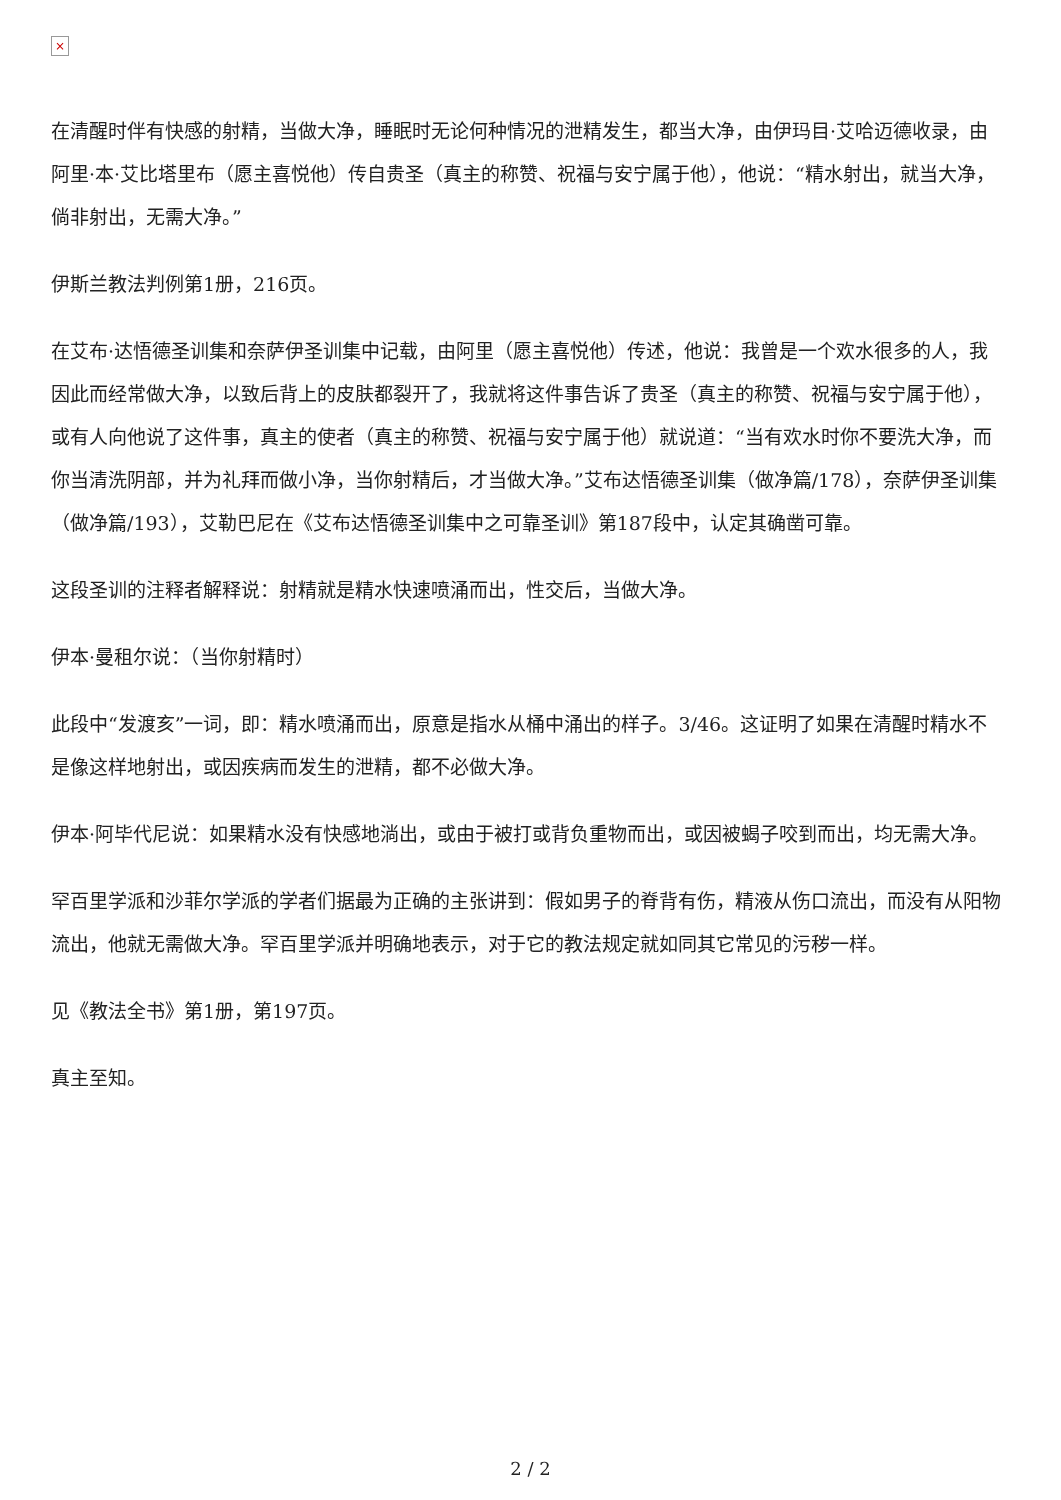×
在清醒时伴有快感的射精，当做大净，睡眠时无论何种情况的泄精发生，都当大净，由伊玛目·艾哈迈德收录，由阿里·本·艾比塔里布（愿主喜悦他）传自贵圣（真主的称赞、祝福与安宁属于他），他说：“精水射出，就当大净，倘非射出，无需大净。”
伊斯兰教法判例第1册，216页。
在艾布·达悟德圣训集和奈萨伊圣训集中记载，由阿里（愿主喜悦他）传述，他说：我曾是一个欢水很多的人，我因此而经常做大净，以致后背上的皮肤都裂开了，我就将这件事告诉了贵圣（真主的称赞、祝福与安宁属于他），或有人向他说了这件事，真主的使者（真主的称赞、祝福与安宁属于他）就说道：“当有欢水时你不要洗大净，而你当清洗阴部，并为礼拜而做小净，当你射精后，才当做大净。”艾布达悟德圣训集（做净篇/178），奈萨伊圣训集（做净篇/193），艾勒巴尼在《艾布达悟德圣训集中之可靠圣训》第187段中，认定其确凿可靠。
这段圣训的注释者解释说：射精就是精水快速喷涌而出，性交后，当做大净。
伊本·曼租尔说：（当你射精时）
此段中“发渡亥”一词，即：精水喷涌而出，原意是指水从桶中涌出的样子。3/46。这证明了如果在清醒时精水不是像这样地射出，或因疾病而发生的泄精，都不必做大净。
伊本·阿毕代尼说：如果精水没有快感地淌出，或由于被打或背负重物而出，或因被蝎子咬到而出，均无需大净。
罕百里学派和沙菲尔学派的学者们据最为正确的主张讲到：假如男子的脊背有伤，精液从伤口流出，而没有从阳物流出，他就无需做大净。罕百里学派并明确地表示，对于它的教法规定就如同其它常见的污秽一样。
见《教法全书》第1册，第197页。
真主至知。
2 / 2